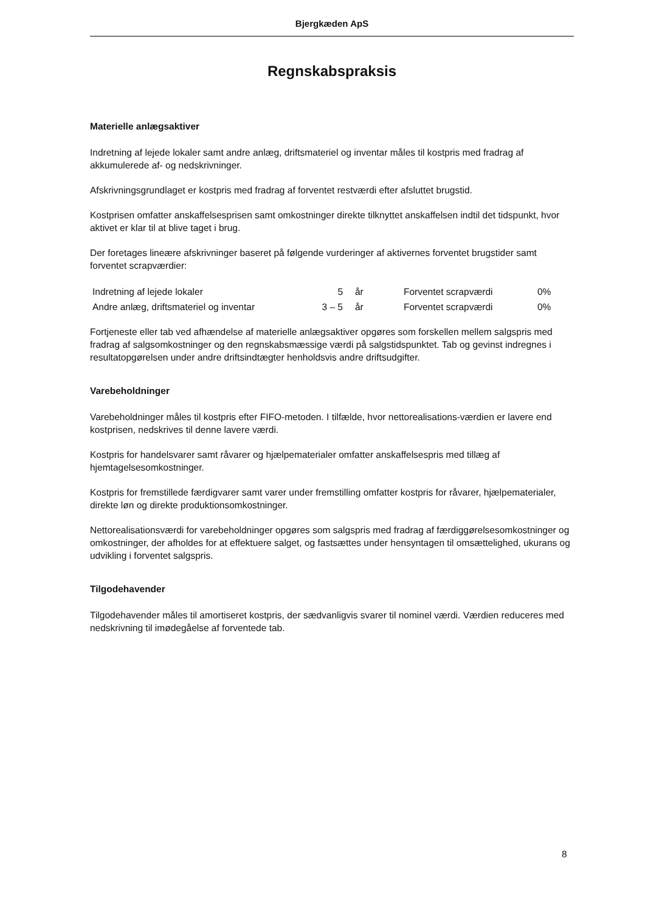Bjergkæden ApS
Regnskabspraksis
Materielle anlægsaktiver
Indretning af lejede lokaler samt andre anlæg, driftsmateriel og inventar måles til kostpris med fradrag af akkumulerede af- og nedskrivninger.
Afskrivningsgrundlaget er kostpris med fradrag af forventet restværdi efter afsluttet brugstid.
Kostprisen omfatter anskaffelsesprisen samt omkostninger direkte tilknyttet anskaffelsen indtil det tidspunkt, hvor aktivet er klar til at blive taget i brug.
Der foretages lineære afskrivninger baseret på følgende vurderinger af aktivernes forventet brugstider samt forventet scrapværdier:
| Indretning af lejede lokaler | 5 | år | Forventet scrapværdi | 0% |
| Andre anlæg, driftsmateriel og inventar | 3 – 5 | år | Forventet scrapværdi | 0% |
Fortjeneste eller tab ved afhændelse af materielle anlægsaktiver opgøres som forskellen mellem salgspris med fradrag af salgsomkostninger og den regnskabsmæssige værdi på salgstidspunktet. Tab og gevinst indregnes i resultatopgørelsen under andre driftsindtægter henholdsvis andre driftsudgifter.
Varebeholdninger
Varebeholdninger måles til kostpris efter FIFO-metoden. I tilfælde, hvor nettorealisations-værdien er lavere end kostprisen, nedskrives til denne lavere værdi.
Kostpris for handelsvarer samt råvarer og hjælpematerialer omfatter anskaffelsespris med tillæg af hjemtagelsesomkostninger.
Kostpris for fremstillede færdigvarer samt varer under fremstilling omfatter kostpris for råvarer, hjælpematerialer, direkte løn og direkte produktionsomkostninger.
Nettorealisationsværdi for varebeholdninger opgøres som salgspris med fradrag af færdiggørelsesomkostninger og omkostninger, der afholdes for at effektuere salget, og fastsættes under hensyntagen til omsættelighed, ukurans og udvikling i forventet salgspris.
Tilgodehavender
Tilgodehavender måles til amortiseret kostpris, der sædvanligvis svarer til nominel værdi. Værdien reduceres med nedskrivning til imødegåelse af forventede tab.
8